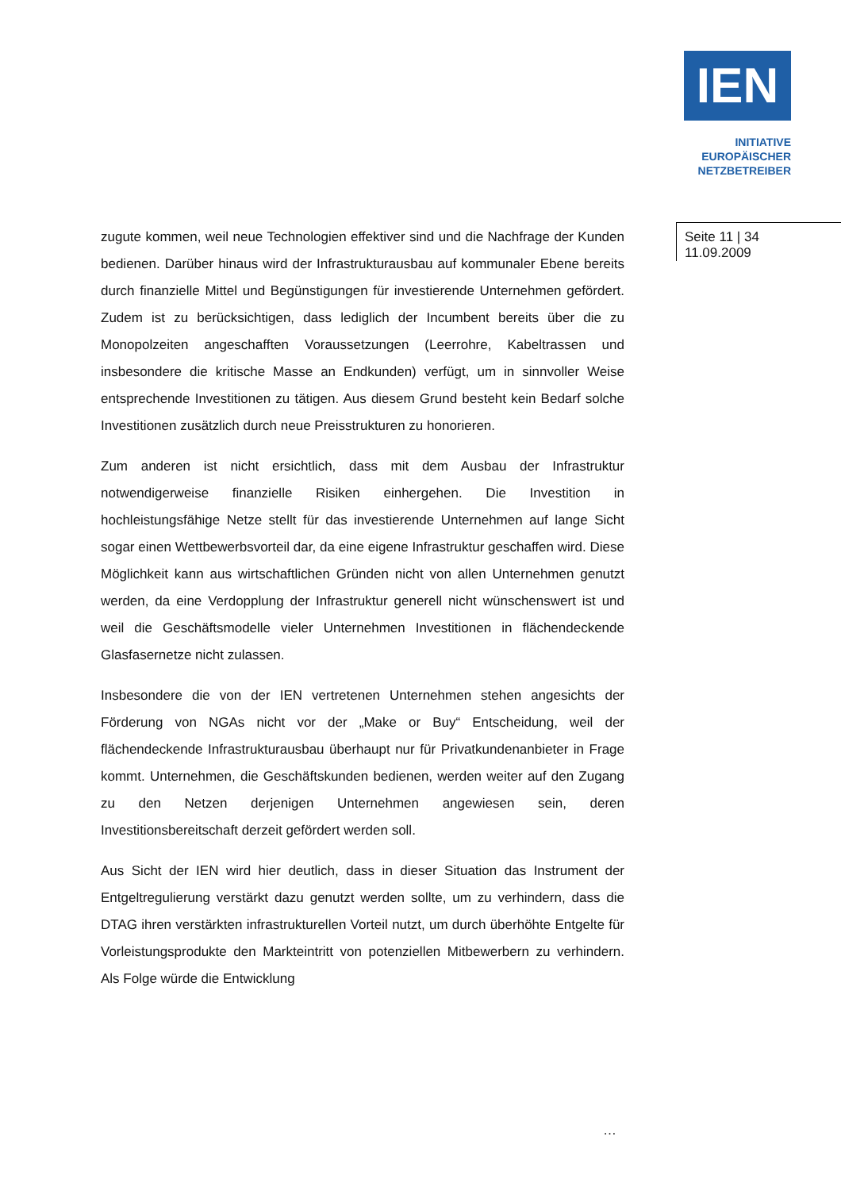IEN
INITIATIVE
EUROPÄISCHER
NETZBETREIBER
Seite 11 | 34
11.09.2009
zugute kommen, weil neue Technologien effektiver sind und die Nachfrage der Kunden bedienen. Darüber hinaus wird der Infrastrukturausbau auf kommunaler Ebene bereits durch finanzielle Mittel und Begünstigungen für investierende Unternehmen gefördert. Zudem ist zu berücksichtigen, dass lediglich der Incumbent bereits über die zu Monopolzeiten angeschafften Voraussetzungen (Leerrohre, Kabeltrassen und insbesondere die kritische Masse an Endkunden) verfügt, um in sinnvoller Weise entsprechende Investitionen zu tätigen. Aus diesem Grund besteht kein Bedarf solche Investitionen zusätzlich durch neue Preisstrukturen zu honorieren.
Zum anderen ist nicht ersichtlich, dass mit dem Ausbau der Infrastruktur notwendigerweise finanzielle Risiken einhergehen. Die Investition in hochleistungsfähige Netze stellt für das investierende Unternehmen auf lange Sicht sogar einen Wettbewerbsvorteil dar, da eine eigene Infrastruktur geschaffen wird. Diese Möglichkeit kann aus wirtschaftlichen Gründen nicht von allen Unternehmen genutzt werden, da eine Verdopplung der Infrastruktur generell nicht wünschenswert ist und weil die Geschäftsmodelle vieler Unternehmen Investitionen in flächendeckende Glasfasernetze nicht zulassen.
Insbesondere die von der IEN vertretenen Unternehmen stehen angesichts der Förderung von NGAs nicht vor der „Make or Buy“ Entscheidung, weil der flächendeckende Infrastrukturausbau überhaupt nur für Privatkundenanbieter in Frage kommt. Unternehmen, die Geschäftskunden bedienen, werden weiter auf den Zugang zu den Netzen derjenigen Unternehmen angewiesen sein, deren Investitionsbereitschaft derzeit gefördert werden soll.
Aus Sicht der IEN wird hier deutlich, dass in dieser Situation das Instrument der Entgeltregulierung verstärkt dazu genutzt werden sollte, um zu verhindern, dass die DTAG ihren verstärkten infrastrukturellen Vorteil nutzt, um durch überhöhte Entgelte für Vorleistungsprodukte den Markteintritt von potenziellen Mitbewerbern zu verhindern. Als Folge würde die Entwicklung
…